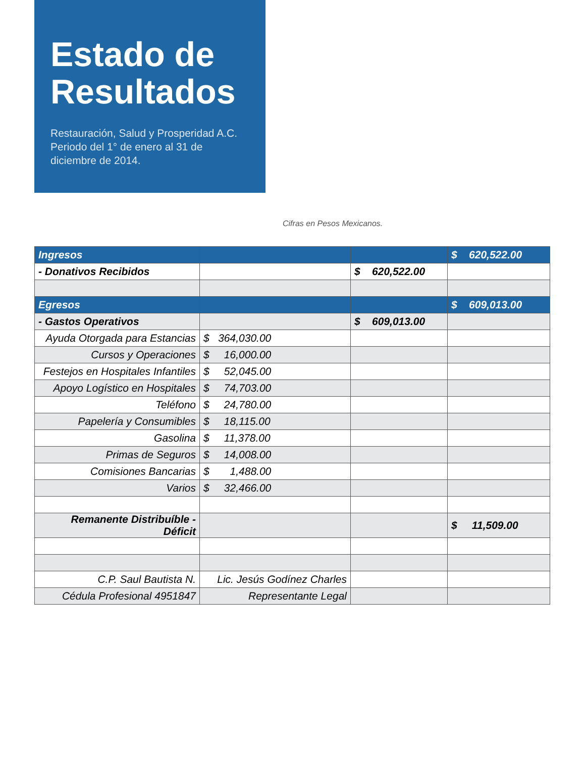Estado de Resultados
Restauración, Salud y Prosperidad A.C. Periodo del 1° de enero al 31 de diciembre de 2014.
Cifras en Pesos Mexicanos.
| Ingresos | | | $ 620,522.00 |
| - Donativos Recibidos | | $ 620,522.00 | |
| Egresos | | | $ 609,013.00 |
| - Gastos Operativos | | $ 609,013.00 | |
| Ayuda Otorgada para Estancias | $ 364,030.00 | | |
| Cursos y Operaciones | $ 16,000.00 | | |
| Festejos en Hospitales Infantiles | $ 52,045.00 | | |
| Apoyo Logístico en Hospitales | $ 74,703.00 | | |
| Teléfono | $ 24,780.00 | | |
| Papelería y Consumibles | $ 18,115.00 | | |
| Gasolina | $ 11,378.00 | | |
| Primas de Seguros | $ 14,008.00 | | |
| Comisiones Bancarias | $ 1,488.00 | | |
| Varios | $ 32,466.00 | | |
| Remanente Distribuíble - Déficit | | | $ 11,509.00 |
| C.P. Saul Bautista N. | Lic. Jesús Godínez Charles | | |
| Cédula Profesional 4951847 | Representante Legal | | |